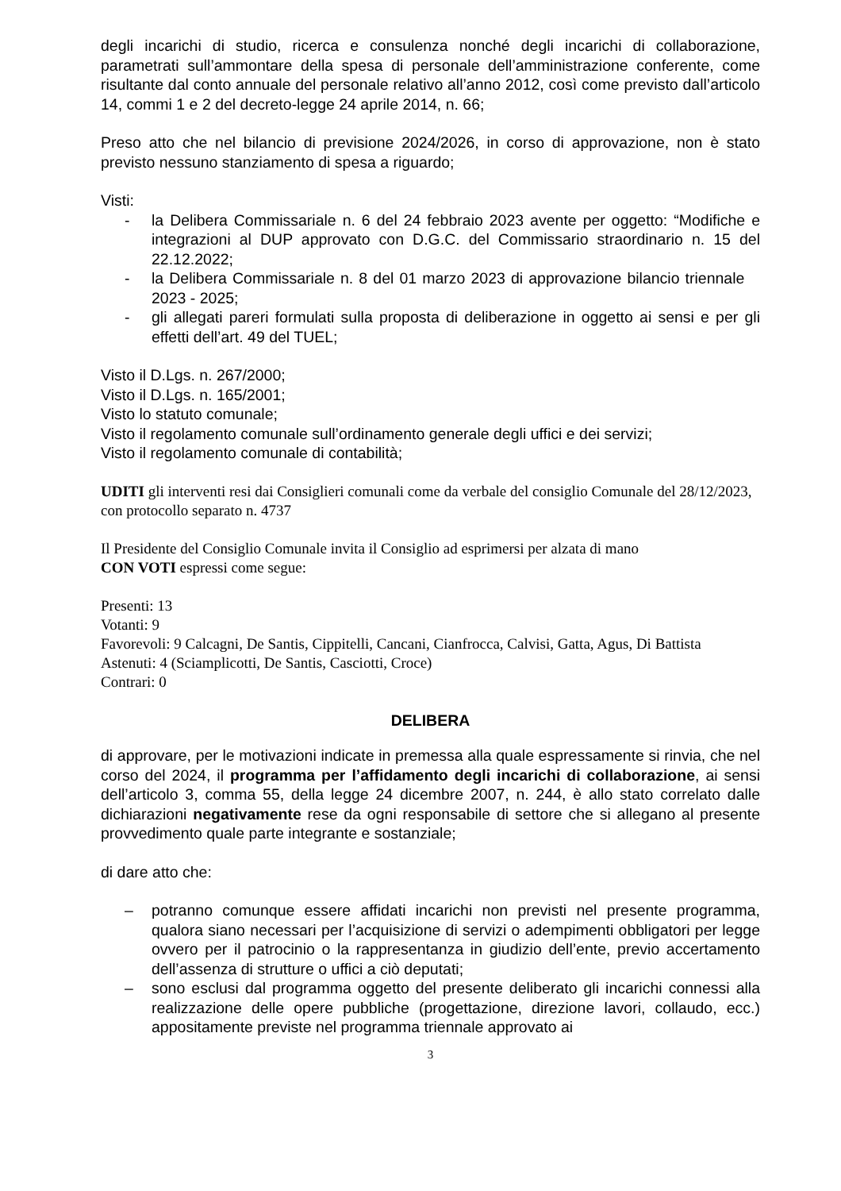degli incarichi di studio, ricerca e consulenza nonché degli incarichi di collaborazione, parametrati sull’ammontare della spesa di personale dell’amministrazione conferente, come risultante dal conto annuale del personale relativo all’anno 2012, così come previsto dall’articolo 14, commi 1 e 2 del decreto-legge 24 aprile 2014, n. 66;
Preso atto che nel bilancio di previsione 2024/2026, in corso di approvazione, non è stato previsto nessuno stanziamento di spesa a riguardo;
Visti:
- la Delibera Commissariale n. 6 del 24 febbraio 2023 avente per oggetto: “Modifiche e integrazioni al DUP approvato con D.G.C. del Commissario straordinario n. 15 del 22.12.2022;
- la Delibera Commissariale n. 8 del 01 marzo 2023 di approvazione bilancio triennale 2023 - 2025;
- gli allegati pareri formulati sulla proposta di deliberazione in oggetto ai sensi e per gli effetti dell’art. 49 del TUEL;
Visto il D.Lgs. n. 267/2000;
Visto il D.Lgs. n. 165/2001;
Visto lo statuto comunale;
Visto il regolamento comunale sull’ordinamento generale degli uffici e dei servizi;
Visto il regolamento comunale di contabilità;
UDITI gli interventi resi dai Consiglieri comunali come da verbale del consiglio Comunale del 28/12/2023, con protocollo separato n. 4737
Il Presidente del Consiglio Comunale invita il Consiglio ad esprimersi per alzata di mano
CON VOTI espressi come segue:
Presenti: 13
Votanti: 9
Favorevoli: 9 Calcagni, De Santis, Cippitelli, Cancani, Cianfrocca, Calvisi, Gatta, Agus, Di Battista
Astenuti: 4 (Sciamplicotti, De Santis, Casciotti, Croce)
Contrari: 0
DELIBERA
di approvare, per le motivazioni indicate in premessa alla quale espressamente si rinvia, che nel corso del 2024, il programma per l’affidamento degli incarichi di collaborazione, ai sensi dell’articolo 3, comma 55, della legge 24 dicembre 2007, n. 244, è allo stato correlato dalle dichiarazioni negativamente rese da ogni responsabile di settore che si allegano al presente provvedimento quale parte integrante e sostanziale;
di dare atto che:
– potranno comunque essere affidati incarichi non previsti nel presente programma, qualora siano necessari per l’acquisizione di servizi o adempimenti obbligatori per legge ovvero per il patrocinio o la rappresentanza in giudizio dell’ente, previo accertamento dell’assenza di strutture o uffici a ciò deputati;
– sono esclusi dal programma oggetto del presente deliberato gli incarichi connessi alla realizzazione delle opere pubbliche (progettazione, direzione lavori, collaudo, ecc.) appositamente previste nel programma triennale approvato ai
3